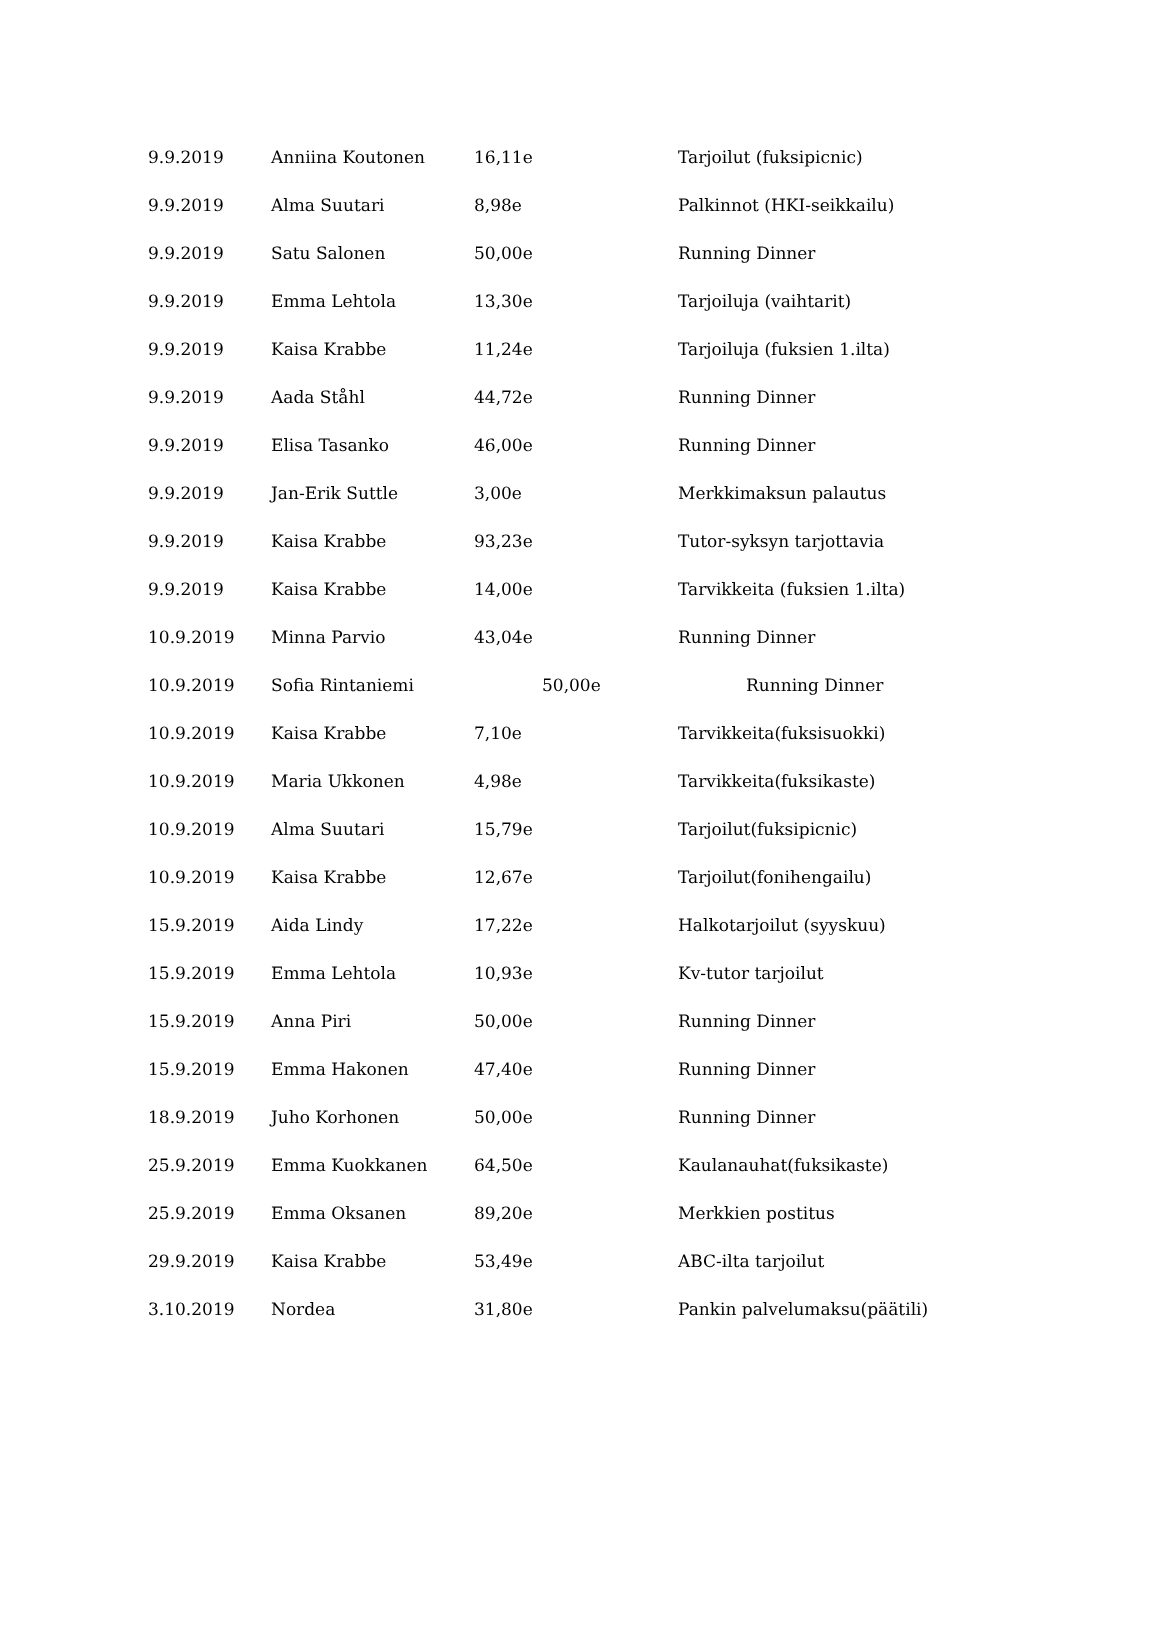| 9.9.2019 | Anniina Koutonen | 16,11e | Tarjoilut (fuksipicnic) |
| 9.9.2019 | Alma Suutari | 8,98e | Palkinnot (HKI-seikkailu) |
| 9.9.2019 | Satu Salonen | 50,00e | Running Dinner |
| 9.9.2019 | Emma Lehtola | 13,30e | Tarjoiluja (vaihtarit) |
| 9.9.2019 | Kaisa Krabbe | 11,24e | Tarjoiluja (fuksien 1.ilta) |
| 9.9.2019 | Aada Ståhl | 44,72e | Running Dinner |
| 9.9.2019 | Elisa Tasanko | 46,00e | Running Dinner |
| 9.9.2019 | Jan-Erik Suttle | 3,00e | Merkkimaksun palautus |
| 9.9.2019 | Kaisa Krabbe | 93,23e | Tutor-syksyn tarjottavia |
| 9.9.2019 | Kaisa Krabbe | 14,00e | Tarvikkeita (fuksien 1.ilta) |
| 10.9.2019 | Minna Parvio | 43,04e | Running Dinner |
| 10.9.2019 | Sofia Rintaniemi | 50,00e | Running Dinner |
| 10.9.2019 | Kaisa Krabbe | 7,10e | Tarvikkeita(fuksisuokki) |
| 10.9.2019 | Maria Ukkonen | 4,98e | Tarvikkeita(fuksikaste) |
| 10.9.2019 | Alma Suutari | 15,79e | Tarjoilut(fuksipicnic) |
| 10.9.2019 | Kaisa Krabbe | 12,67e | Tarjoilut(fonihengailu) |
| 15.9.2019 | Aida Lindy | 17,22e | Halkotarjoilut (syyskuu) |
| 15.9.2019 | Emma Lehtola | 10,93e | Kv-tutor tarjoilut |
| 15.9.2019 | Anna Piri | 50,00e | Running Dinner |
| 15.9.2019 | Emma Hakonen | 47,40e | Running Dinner |
| 18.9.2019 | Juho Korhonen | 50,00e | Running Dinner |
| 25.9.2019 | Emma Kuokkanen | 64,50e | Kaulanauhat(fuksikaste) |
| 25.9.2019 | Emma Oksanen | 89,20e | Merkkien postitus |
| 29.9.2019 | Kaisa Krabbe | 53,49e | ABC-ilta tarjoilut |
| 3.10.2019 | Nordea | 31,80e | Pankin palvelumaksu(päätili) |